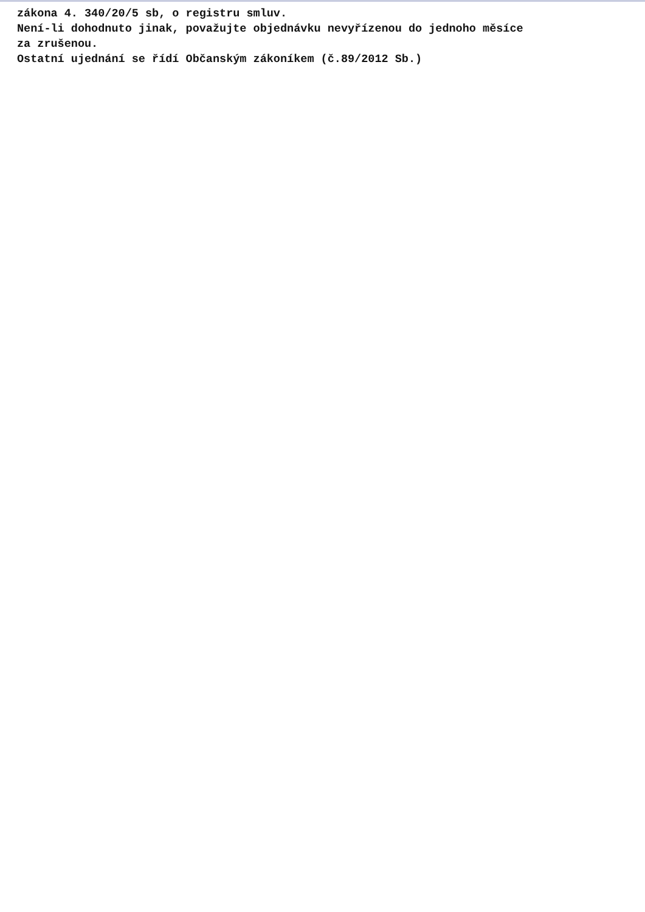zákona 4. 340/20/5 sb, o registru smluv.
Není-li dohodnuto jinak, považujte objednávku nevyřízenou do jednoho měsíce
za zrušenou.
Ostatní ujednání se řídí Občanským zákoníkem (č.89/2012 Sb.)